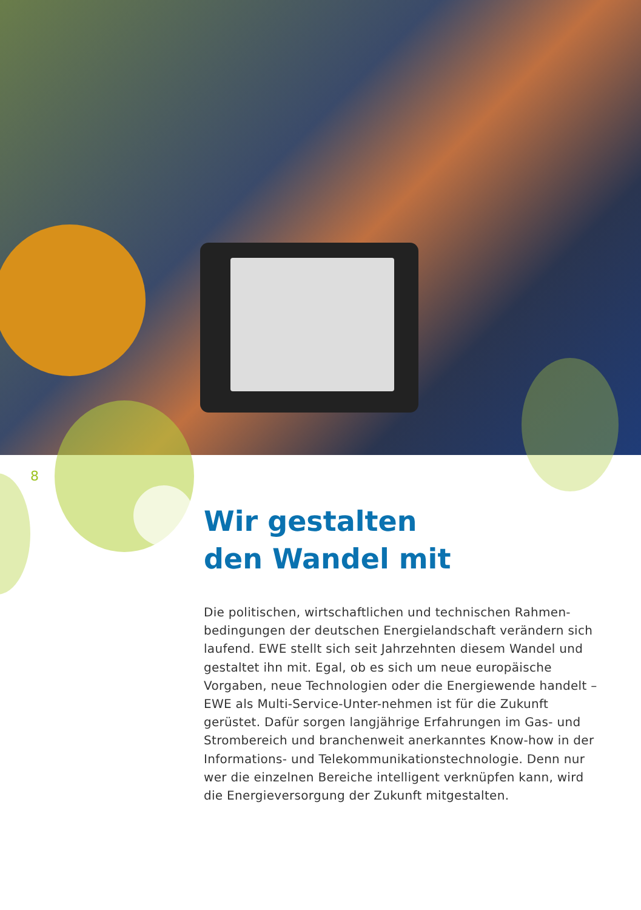8
Wir gestalten
den Wandel mit
Die politischen, wirtschaftlichen und technischen Rahmen-bedingungen der deutschen Energielandschaft verändern sich laufend. EWE stellt sich seit Jahrzehnten diesem Wandel und gestaltet ihn mit. Egal, ob es sich um neue europäische Vorgaben, neue Technologien oder die Energiewende handelt – EWE als Multi-Service-Unter-nehmen ist für die Zukunft gerüstet. Dafür sorgen langjährige Erfahrungen im Gas- und Strombereich und branchenweit anerkanntes Know-how in der Informations- und Telekommunikationstechnologie. Denn nur wer die einzelnen Bereiche intelligent verknüpfen kann, wird die Energieversorgung der Zukunft mitgestalten.